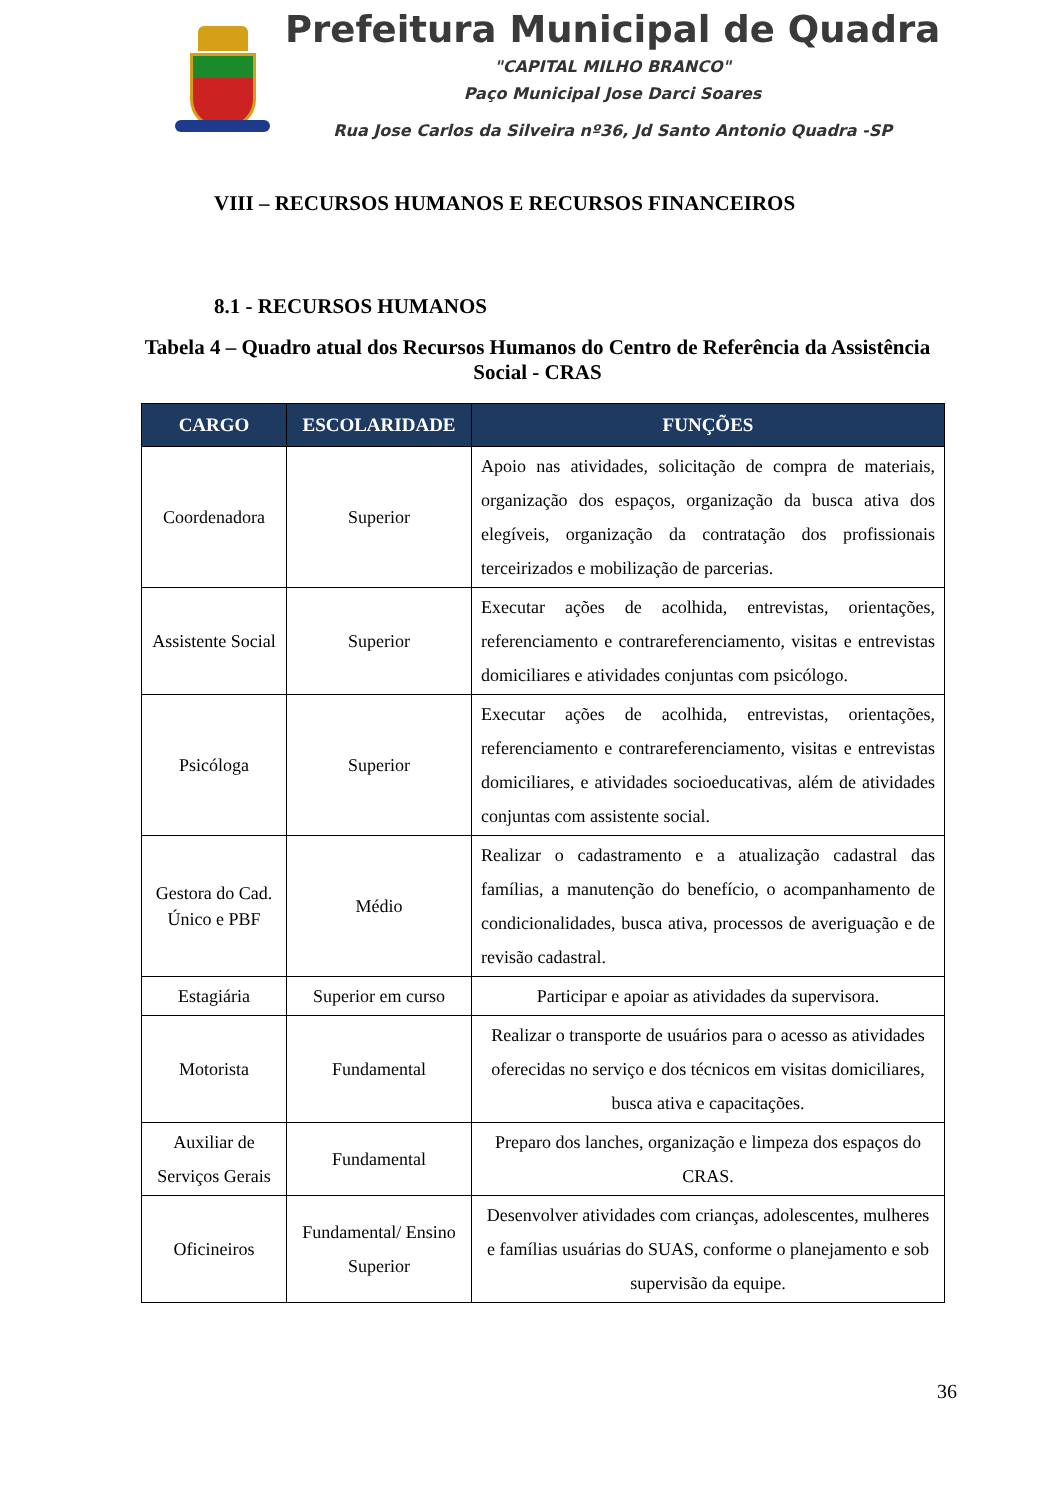Prefeitura Municipal de Quadra
"CAPITAL MILHO BRANCO"
Paço Municipal Jose Darci Soares
Rua Jose Carlos da Silveira nº36, Jd Santo Antonio Quadra -SP
VIII – RECURSOS HUMANOS E RECURSOS FINANCEIROS
8.1 - RECURSOS HUMANOS
Tabela 4 – Quadro atual dos Recursos Humanos do Centro de Referência da Assistência Social - CRAS
| CARGO | ESCOLARIDADE | FUNÇÕES |
| --- | --- | --- |
| Coordenadora | Superior | Apoio nas atividades, solicitação de compra de materiais, organização dos espaços, organização da busca ativa dos elegíveis, organização da contratação dos profissionais terceirizados e mobilização de parcerias. |
| Assistente Social | Superior | Executar ações de acolhida, entrevistas, orientações, referenciamento e contrareferenciamento, visitas e entrevistas domiciliares e atividades conjuntas com psicólogo. |
| Psicóloga | Superior | Executar ações de acolhida, entrevistas, orientações, referenciamento e contrareferenciamento, visitas e entrevistas domiciliares, e atividades socioeducativas, além de atividades conjuntas com assistente social. |
| Gestora do Cad. Único e PBF | Médio | Realizar o cadastramento e a atualização cadastral das famílias, a manutenção do benefício, o acompanhamento de condicionalidades, busca ativa, processos de averiguação e de revisão cadastral. |
| Estagiária | Superior em curso | Participar e apoiar as atividades da supervisora. |
| Motorista | Fundamental | Realizar o transporte de usuários para o acesso as atividades oferecidas no serviço e dos técnicos em visitas domiciliares, busca ativa e capacitações. |
| Auxiliar de Serviços Gerais | Fundamental | Preparo dos lanches, organização e limpeza dos espaços do CRAS. |
| Oficineiros | Fundamental/ Ensino Superior | Desenvolver atividades com crianças, adolescentes, mulheres e famílias usuárias do SUAS, conforme o planejamento e sob supervisão da equipe. |
36